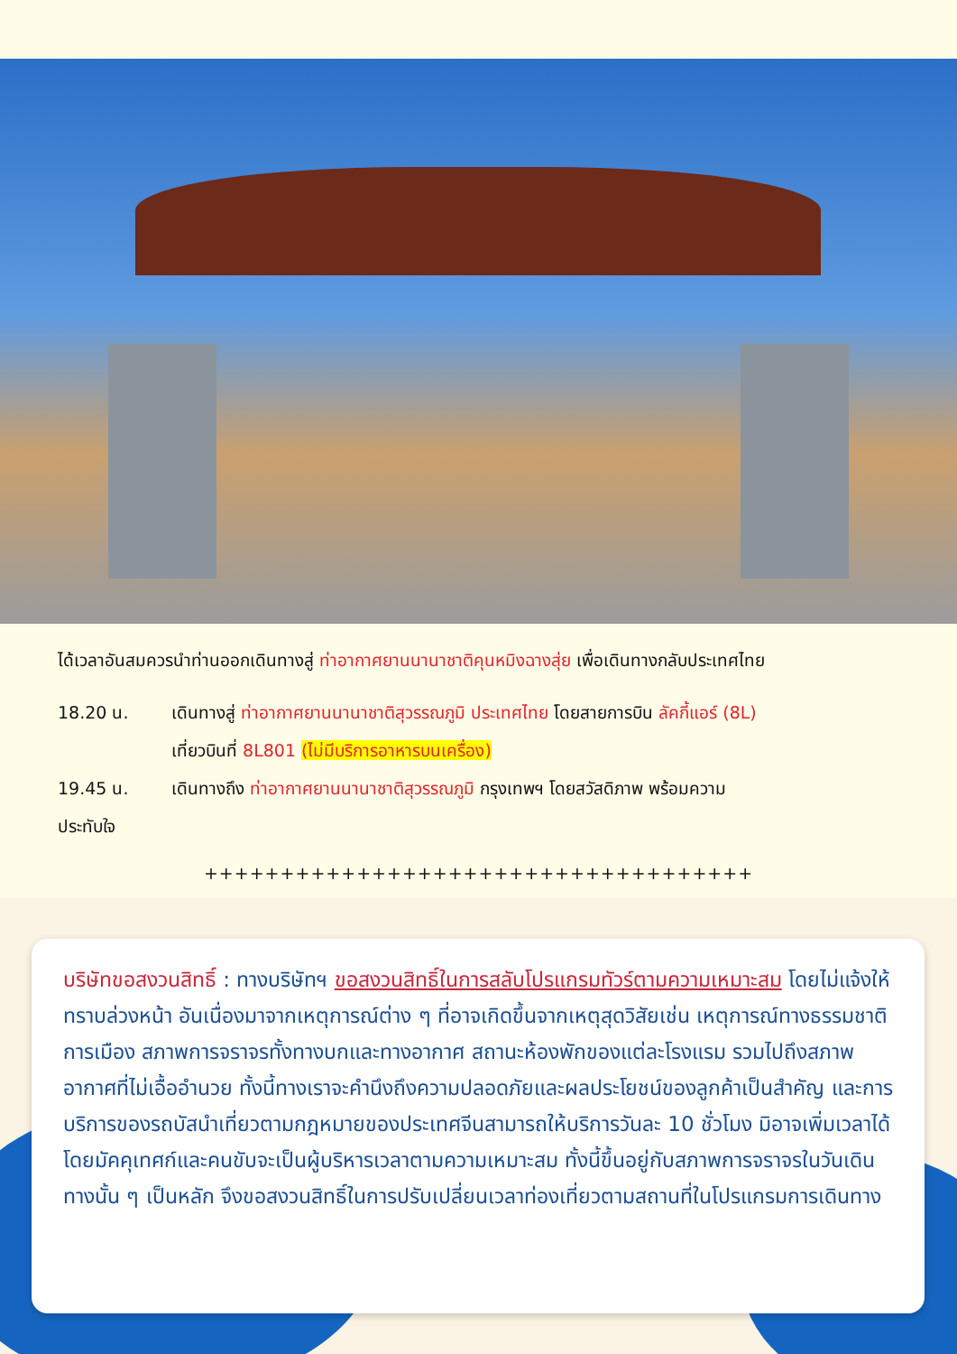ได้เวลาอันสมควรนำท่านออกเดินทางสู่ ท่าอากาศยานนานาชาติคุนหมิงฉางสุ่ย เพื่อเดินทางกลับประเทศไทย
18.20 น. เดินทางสู่ ท่าอากาศยานนานาชาติสุวรรณภูมิ ประเทศไทย โดยสายการบิน ลัคกี้แอร์ (8L)
เที่ยวบินที่ 8L801 (ไม่มีบริการอาหารบนเครื่อง)
19.45 น. เดินทางถึง ท่าอากาศยานนานาชาติสุวรรณภูมิ กรุงเทพฯ โดยสวัสดิภาพ พร้อมความ
ประทับใจ
++++++++++++++++++++++++++++++++++++
บริษัทขอสงวนสิทธิ์ : ทางบริษัทฯ ขอสงวนสิทธิ์ในการสลับโปรแกรมทัวร์ตามความเหมาะสม โดยไม่แจ้งให้ทราบล่วงหน้า อันเนื่องมาจากเหตุการณ์ต่าง ๆ ที่อาจเกิดขึ้นจากเหตุสุดวิสัยเช่น เหตุการณ์ทางธรรมชาติ การเมือง สภาพการจราจรทั้งทางบกและทางอากาศ สถานะห้องพักของแต่ละโรงแรม รวมไปถึงสภาพอากาศที่ไม่เอื้ออำนวย ทั้งนี้ทางเราจะคำนึงถึงความปลอดภัยและผลประโยชน์ของลูกค้าเป็นสำคัญ และการบริการของรถบัสนำเที่ยวตามกฎหมายของประเทศจีนสามารถให้บริการวันละ 10 ชั่วโมง มิอาจเพิ่มเวลาได้โดยมัคคุเทศก์และคนขับจะเป็นผู้บริหารเวลาตามความเหมาะสม ทั้งนี้ขึ้นอยู่กับสภาพการจราจรในวันเดินทางนั้น ๆ เป็นหลัก จึงขอสงวนสิทธิ์ในการปรับเปลี่ยนเวลาท่องเที่ยวตามสถานที่ในโปรแกรมการเดินทาง